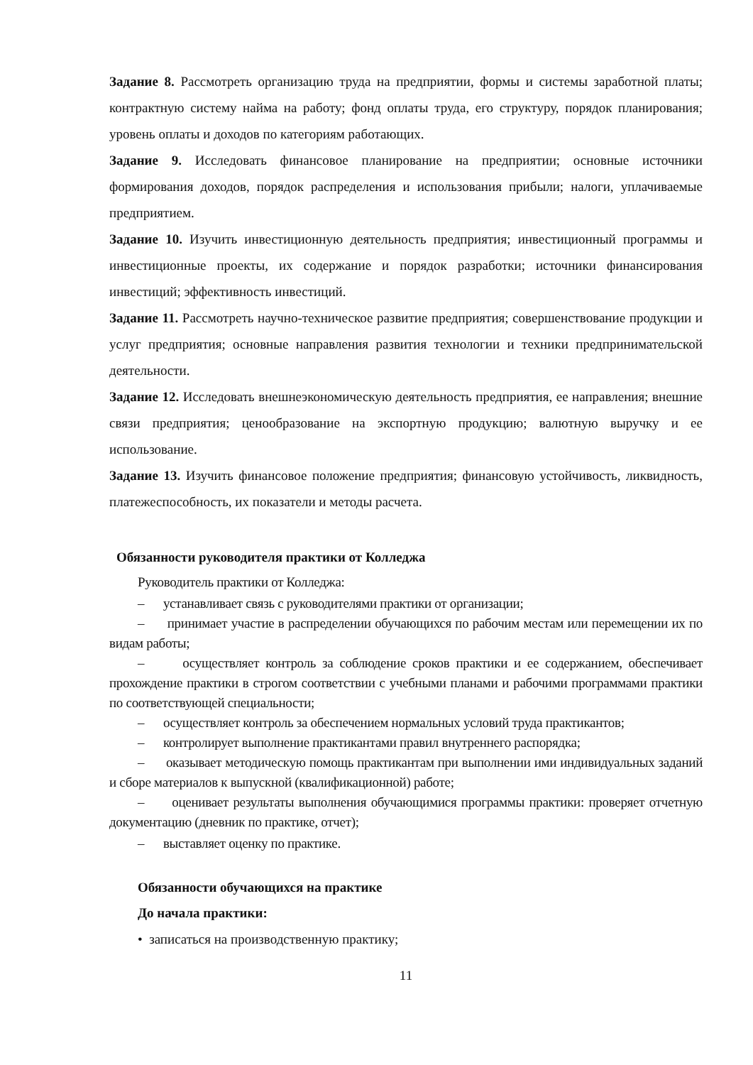Задание 8. Рассмотреть организацию труда на предприятии, формы и системы заработной платы; контрактную систему найма на работу; фонд оплаты труда, его структуру, порядок планирования; уровень оплаты и доходов по категориям работающих.
Задание 9. Исследовать финансовое планирование на предприятии; основные источники формирования доходов, порядок распределения и использования прибыли; налоги, уплачиваемые предприятием.
Задание 10. Изучить инвестиционную деятельность предприятия; инвестиционный программы и инвестиционные проекты, их содержание и порядок разработки; источники финансирования инвестиций; эффективность инвестиций.
Задание 11. Рассмотреть научно-техническое развитие предприятия; совершенствование продукции и услуг предприятия; основные направления развития технологии и техники предпринимательской деятельности.
Задание 12. Исследовать внешнеэкономическую деятельность предприятия, ее направления; внешние связи предприятия; ценообразование на экспортную продукцию; валютную выручку и ее использование.
Задание 13. Изучить финансовое положение предприятия; финансовую устойчивость, ликвидность, платежеспособность, их показатели и методы расчета.
Обязанности руководителя практики от Колледжа
Руководитель практики от Колледжа:
– устанавливает связь с руководителями практики от организации;
– принимает участие в распределении обучающихся по рабочим местам или перемещении их по видам работы;
– осуществляет контроль за соблюдение сроков практики и ее содержанием, обеспечивает прохождение практики в строгом соответствии с учебными планами и рабочими программами практики по соответствующей специальности;
– осуществляет контроль за обеспечением нормальных условий труда практикантов;
– контролирует выполнение практикантами правил внутреннего распорядка;
– оказывает методическую помощь практикантам при выполнении ими индивидуальных заданий и сборе материалов к выпускной (квалификационной) работе;
– оценивает результаты выполнения обучающимися программы практики: проверяет отчетную документацию (дневник по практике, отчет);
– выставляет оценку по практике.
Обязанности обучающихся на практике
До начала практики:
• записаться на производственную практику;
11